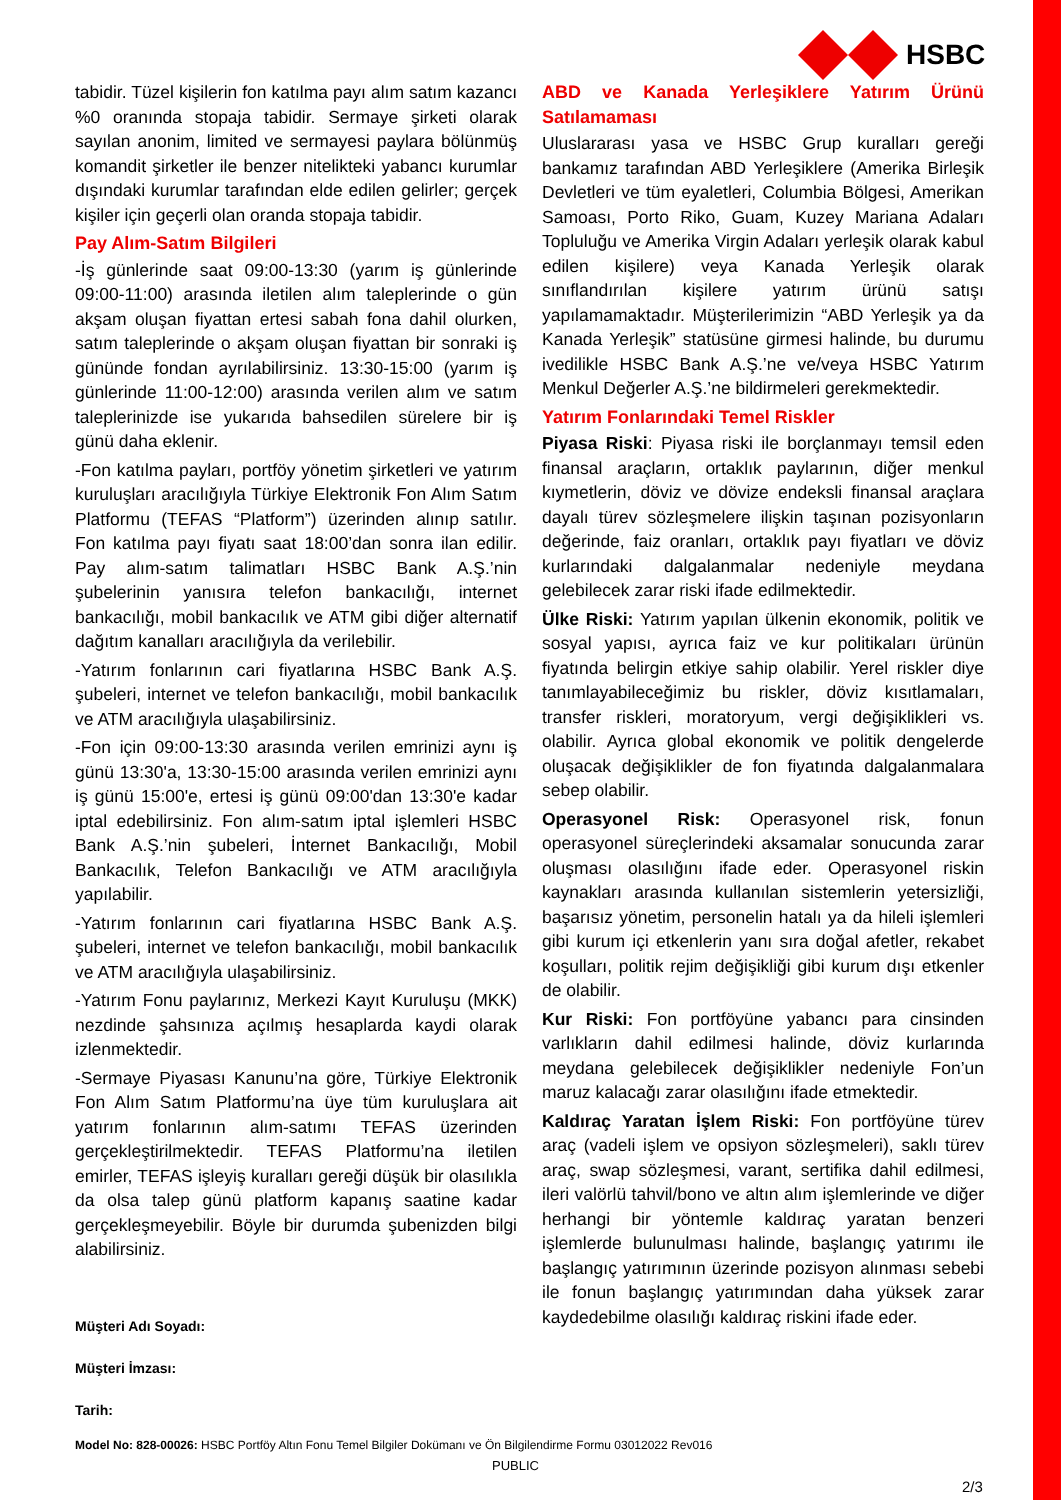HSBC
tabidir. Tüzel kişilerin fon katılma payı alım satım kazancı %0 oranında stopaja tabidir. Sermaye şirketi olarak sayılan anonim, limited ve sermayesi paylara bölünmüş komandit şirketler ile benzer nitelikteki yabancı kurumlar dışındaki kurumlar tarafından elde edilen gelirler; gerçek kişiler için geçerli olan oranda stopaja tabidir.
Pay Alım-Satım Bilgileri
-İş günlerinde saat 09:00-13:30 (yarım iş günlerinde 09:00-11:00) arasında iletilen alım taleplerinde o gün akşam oluşan fiyattan ertesi sabah fona dahil olurken, satım taleplerinde o akşam oluşan fiyattan bir sonraki iş gününde fondan ayrılabilirsiniz. 13:30-15:00 (yarım iş günlerinde 11:00-12:00) arasında verilen alım ve satım taleplerinizde ise yukarıda bahsedilen sürelere bir iş günü daha eklenir.
-Fon katılma payları, portföy yönetim şirketleri ve yatırım kuruluşları aracılığıyla Türkiye Elektronik Fon Alım Satım Platformu (TEFAS “Platform”) üzerinden alınıp satılır. Fon katılma payı fiyatı saat 18:00’dan sonra ilan edilir. Pay alım-satım talimatları HSBC Bank A.Ş.’nin şubelerinin yanısıra telefon bankacılığı, internet bankacılığı, mobil bankacılık ve ATM gibi diğer alternatif dağıtım kanalları aracılığıyla da verilebilir.
-Yatırım fonlarının cari fiyatlarına HSBC Bank A.Ş. şubeleri, internet ve telefon bankacılığı, mobil bankacılık ve ATM aracılığıyla ulaşabilirsiniz.
-Fon için 09:00-13:30 arasında verilen emrinizi aynı iş günü 13:30'a, 13:30-15:00 arasında verilen emrinizi aynı iş günü 15:00'e, ertesi iş günü 09:00'dan 13:30'e kadar iptal edebilirsiniz. Fon alım-satım iptal işlemleri HSBC Bank A.Ş.’nin şubeleri, İnternet Bankacılığı, Mobil Bankacılık, Telefon Bankacılığı ve ATM aracılığıyla yapılabilir.
-Yatırım fonlarının cari fiyatlarına HSBC Bank A.Ş. şubeleri, internet ve telefon bankacılığı, mobil bankacılık ve ATM aracılığıyla ulaşabilirsiniz.
-Yatırım Fonu paylarınız, Merkezi Kayıt Kuruluşu (MKK) nezdinde şahsınıza açılmış hesaplarda kaydi olarak izlenmektedir.
-Sermaye Piyasası Kanunu’na göre, Türkiye Elektronik Fon Alım Satım Platformu’na üye tüm kuruluşlara ait yatırım fonlarının alım-satımı TEFAS üzerinden gerçekleştirilmektedir. TEFAS Platformu’na iletilen emirler, TEFAS işleyiş kuralları gereği düşük bir olasılıkla da olsa talep günü platform kapanış saatine kadar gerçekleşmeyebilir. Böyle bir durumda şubenizden bilgi alabilirsiniz.
ABD ve Kanada Yerleşiklere Yatırım Ürünü Satılamaması
Uluslararası yasa ve HSBC Grup kuralları gereği bankamız tarafından ABD Yerleşiklere (Amerika Birleşik Devletleri ve tüm eyaletleri, Columbia Bölgesi, Amerikan Samoası, Porto Riko, Guam, Kuzey Mariana Adaları Topluluğu ve Amerika Virgin Adaları yerleşik olarak kabul edilen kişilere) veya Kanada Yerleşik olarak sınıflandırılan kişilere yatırım ürünü satışı yapılamamaktadır. Müşterilerimizin “ABD Yerleşik ya da Kanada Yerleşik” statüsüne girmesi halinde, bu durumu ivedilikle HSBC Bank A.Ş.’ne ve/veya HSBC Yatırım Menkul Değerler A.Ş.’ne bildirmeleri gerekmektedir.
Yatırım Fonlarındaki Temel Riskler
Piyasa Riski: Piyasa riski ile borçlanmayı temsil eden finansal araçların, ortaklık paylarının, diğer menkul kıymetlerin, döviz ve dövize endeksli finansal araçlara dayalı türev sözleşmelere ilişkin taşınan pozisyonların değerinde, faiz oranları, ortaklık payı fiyatları ve döviz kurlarındaki dalgalanmalar nedeniyle meydana gelebilecek zarar riski ifade edilmektedir.
Ülke Riski: Yatırım yapılan ülkenin ekonomik, politik ve sosyal yapısı, ayrıca faiz ve kur politikaları ürünün fiyatında belirgin etkiye sahip olabilir. Yerel riskler diye tanımlayabileceğimiz bu riskler, döviz kısıtlamaları, transfer riskleri, moratoryum, vergi değişiklikleri vs. olabilir. Ayrıca global ekonomik ve politik dengelerde oluşacak değişiklikler de fon fiyatında dalgalanmalara sebep olabilir.
Operasyonel Risk: Operasyonel risk, fonun operasyonel süreçlerindeki aksamalar sonucunda zarar oluşması olasılığını ifade eder. Operasyonel riskin kaynakları arasında kullanılan sistemlerin yetersizliği, başarısız yönetim, personelin hatalı ya da hileli işlemleri gibi kurum içi etkenlerin yanı sıra doğal afetler, rekabet koşulları, politik rejim değişikliği gibi kurum dışı etkenler de olabilir.
Kur Riski: Fon portföyüne yabancı para cinsinden varlıkların dahil edilmesi halinde, döviz kurlarında meydana gelebilecek değişiklikler nedeniyle Fon’un maruz kalacağı zarar olasılığını ifade etmektedir.
Kaldıraç Yaratan İşlem Riski: Fon portföyüne türev araç (vadeli işlem ve opsiyon sözleşmeleri), saklı türev araç, swap sözleşmesi, varant, sertifika dahil edilmesi, ileri valörlü tahvil/bono ve altın alım işlemlerinde ve diğer herhangi bir yöntemle kaldıraç yaratan benzeri işlemlerde bulunulması halinde, başlangıç yatırımı ile başlangıç yatırımının üzerinde pozisyon alınması sebebi ile fonun başlangıç yatırımından daha yüksek zarar kaydedebilme olasılığı kaldıraç riskini ifade eder.
Müşteri Adı Soyadı:
Müşteri İmzası:
Tarih:
Model No: 828-00026: HSBC Portföy Altın Fonu Temel Bilgiler Dokümanı ve Ön Bilgilendirme Formu 03012022 Rev016
PUBLIC
2/3